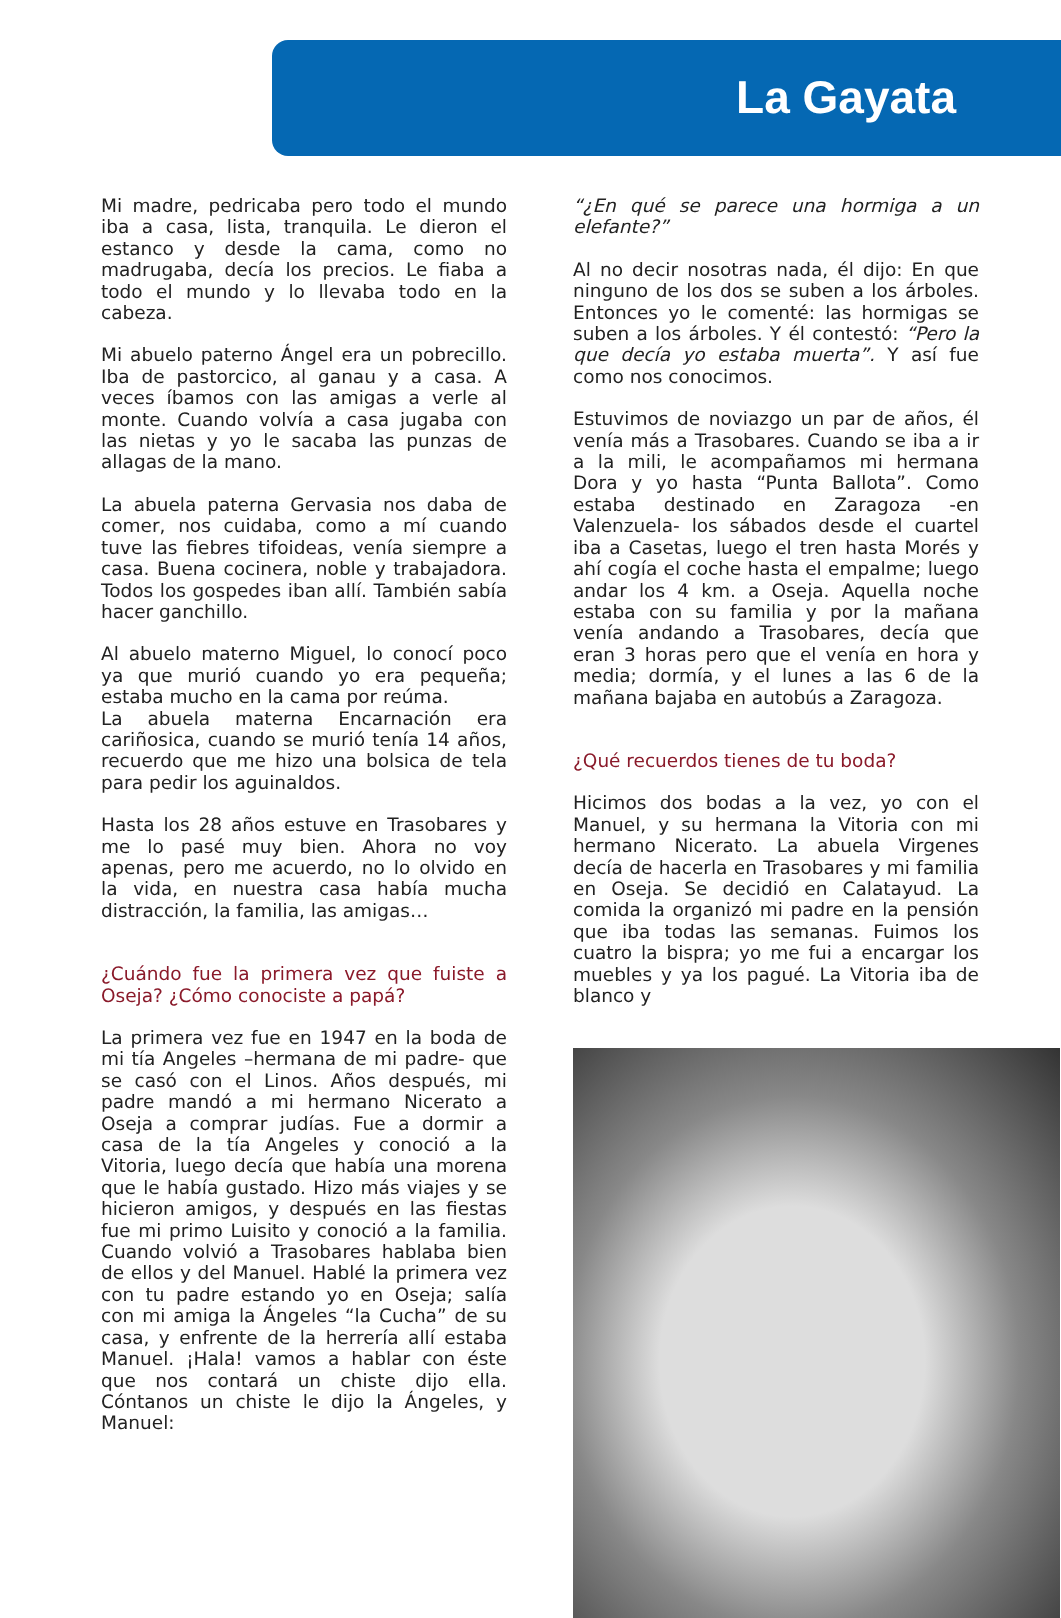La Gayata
Mi madre, pedricaba pero todo el mundo iba a casa, lista, tranquila. Le dieron el estanco y desde la cama, como no madrugaba, decía los precios. Le fiaba a todo el mundo y lo llevaba todo en la cabeza.
Mi abuelo paterno Ángel era un pobrecillo. Iba de pastorcico, al ganau y a casa. A veces íbamos con las amigas a verle al monte. Cuando volvía a casa jugaba con las nietas y yo le sacaba las punzas de allagas de la mano.
La abuela paterna Gervasia nos daba de comer, nos cuidaba, como a mí cuando tuve las fiebres tifoideas, venía siempre a casa. Buena cocinera, noble y trabajadora. Todos los gospedes iban allí. También sabía hacer ganchillo.
Al abuelo materno Miguel, lo conocí poco ya que murió cuando yo era pequeña; estaba mucho en la cama por reúma.
La abuela materna Encarnación era cariñosica, cuando se murió tenía 14 años, recuerdo que me hizo una bolsica de tela para pedir los aguinaldos.
Hasta los 28 años estuve en Trasobares y me lo pasé muy bien. Ahora no voy apenas, pero me acuerdo, no lo olvido en la vida, en nuestra casa había mucha distracción, la familia, las amigas…
¿Cuándo fue la primera vez que fuiste a Oseja? ¿Cómo conociste a papá?
La primera vez fue en 1947 en la boda de mi tía Angeles –hermana de mi padre- que se casó con el Linos. Años después, mi padre mandó a mi hermano Nicerato a Oseja a comprar judías. Fue a dormir a casa de la tía Angeles y conoció a la Vitoria, luego decía que había una morena que le había gustado. Hizo más viajes y se hicieron amigos, y después en las fiestas fue mi primo Luisito y conoció a la familia. Cuando volvió a Trasobares hablaba bien de ellos y del Manuel. Hablé la primera vez con tu padre estando yo en Oseja; salía con mi amiga la Ángeles “la Cucha” de su casa, y enfrente de la herrería allí estaba Manuel. ¡Hala! vamos a hablar con éste que nos contará un chiste dijo ella. Cóntanos un chiste le dijo la Ángeles, y Manuel:
“¿En qué se parece una hormiga a un elefante?”
Al no decir nosotras nada, él dijo: En que ninguno de los dos se suben a los árboles. Entonces yo le comenté: las hormigas se suben a los árboles. Y él contestó: “Pero la que decía yo estaba muerta”. Y así fue como nos conocimos.
Estuvimos de noviazgo un par de años, él venía más a Trasobares. Cuando se iba a ir a la mili, le acompañamos mi hermana Dora y yo hasta “Punta Ballota”. Como estaba destinado en Zaragoza -en Valenzuela- los sábados desde el cuartel iba a Casetas, luego el tren hasta Morés y ahí cogía el coche hasta el empalme; luego andar los 4 km. a Oseja. Aquella noche estaba con su familia y por la mañana venía andando a Trasobares, decía que eran 3 horas pero que el venía en hora y media; dormía, y el lunes a las 6 de la mañana bajaba en autobús a Zaragoza.
¿Qué recuerdos tienes de tu boda?
Hicimos dos bodas a la vez, yo con el Manuel, y su hermana la Vitoria con mi hermano Nicerato. La abuela Virgenes decía de hacerla en Trasobares y mi familia en Oseja. Se decidió en Calatayud. La comida la organizó mi padre en la pensión que iba todas las semanas. Fuimos los cuatro la bispra; yo me fui a encargar los muebles y ya los pagué. La Vitoria iba de blanco y